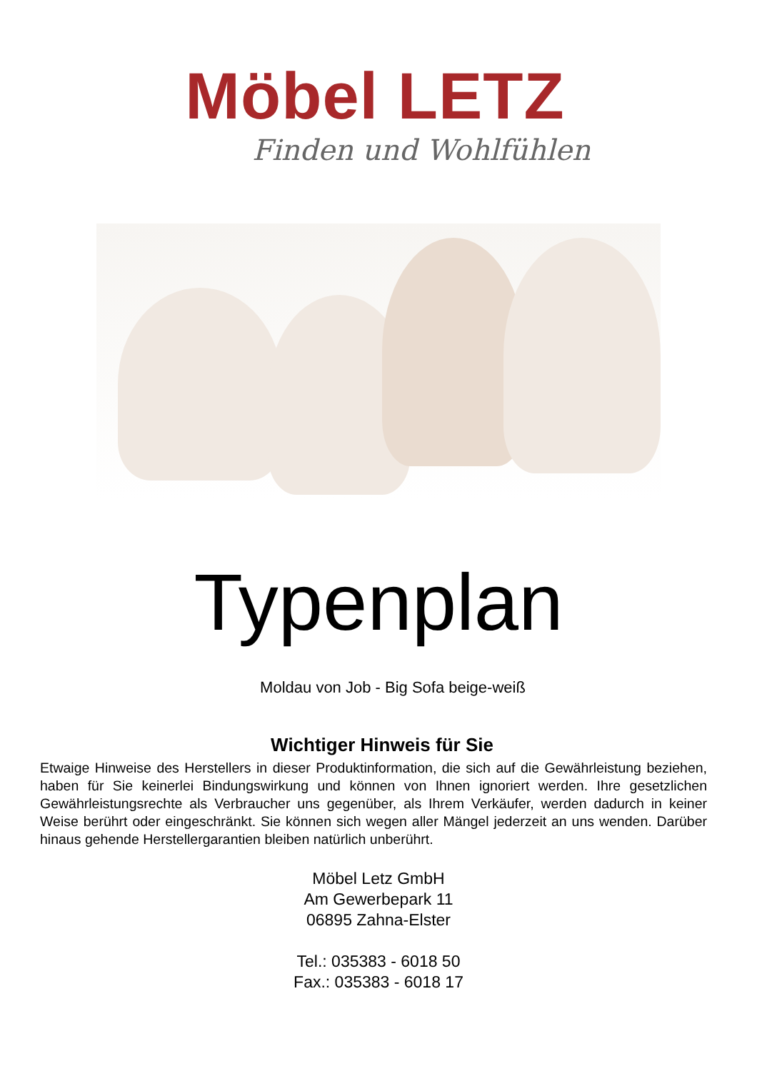Möbel LETZ
Finden und Wohlfühlen
Typenplan
Moldau von Job - Big Sofa beige-weiß
Wichtiger Hinweis für Sie
Etwaige Hinweise des Herstellers in dieser Produktinformation, die sich auf die Gewährleistung beziehen, haben für Sie keinerlei Bindungswirkung und können von Ihnen ignoriert werden. Ihre gesetzlichen Gewährleistungsrechte als Verbraucher uns gegenüber, als Ihrem Verkäufer, werden dadurch in keiner Weise berührt oder eingeschränkt. Sie können sich wegen aller Mängel jederzeit an uns wenden. Darüber hinaus gehende Herstellergarantien bleiben natürlich unberührt.
Möbel Letz GmbH
Am Gewerbepark 11
06895 Zahna-Elster
Tel.: 035383 - 6018 50
Fax.: 035383 - 6018 17